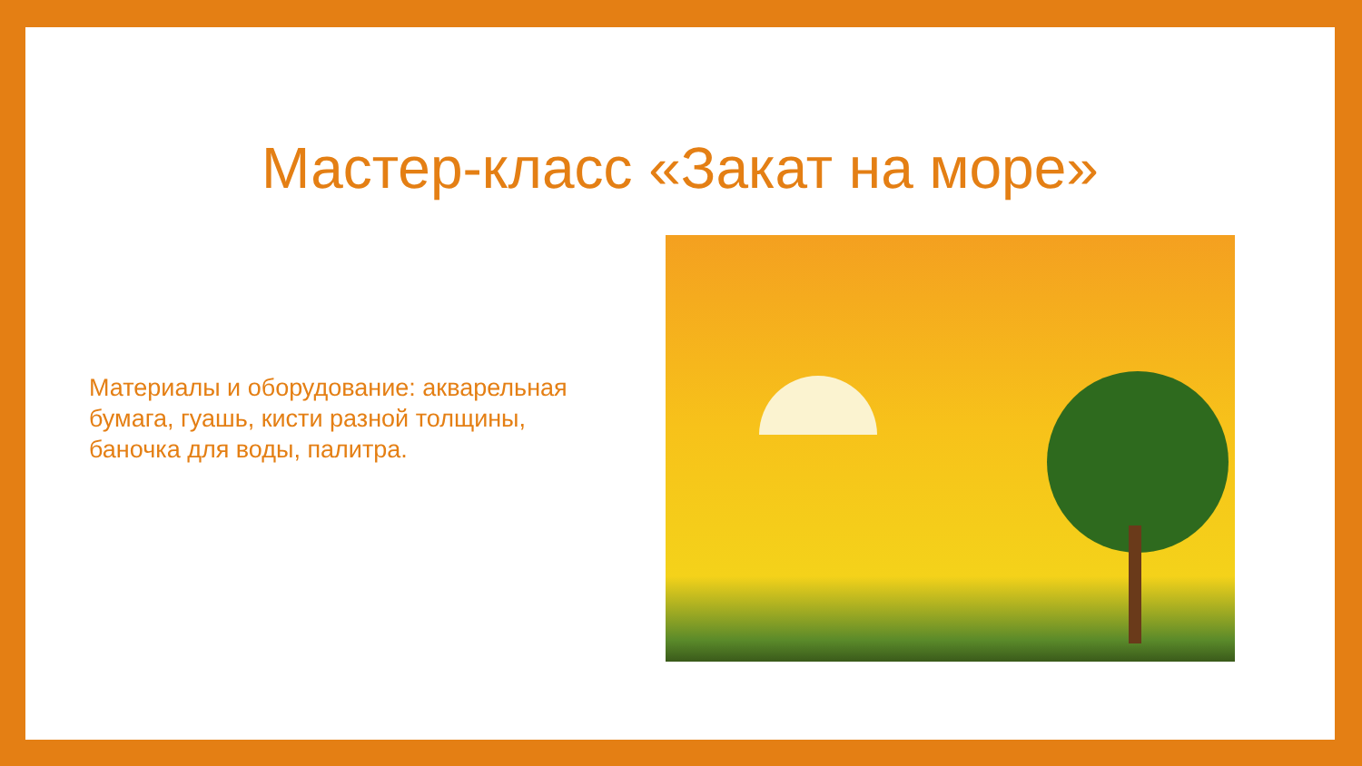Мастер-класс «Закат на море»
Материалы и оборудование: акварельная бумага, гуашь, кисти разной толщины, баночка для воды, палитра.